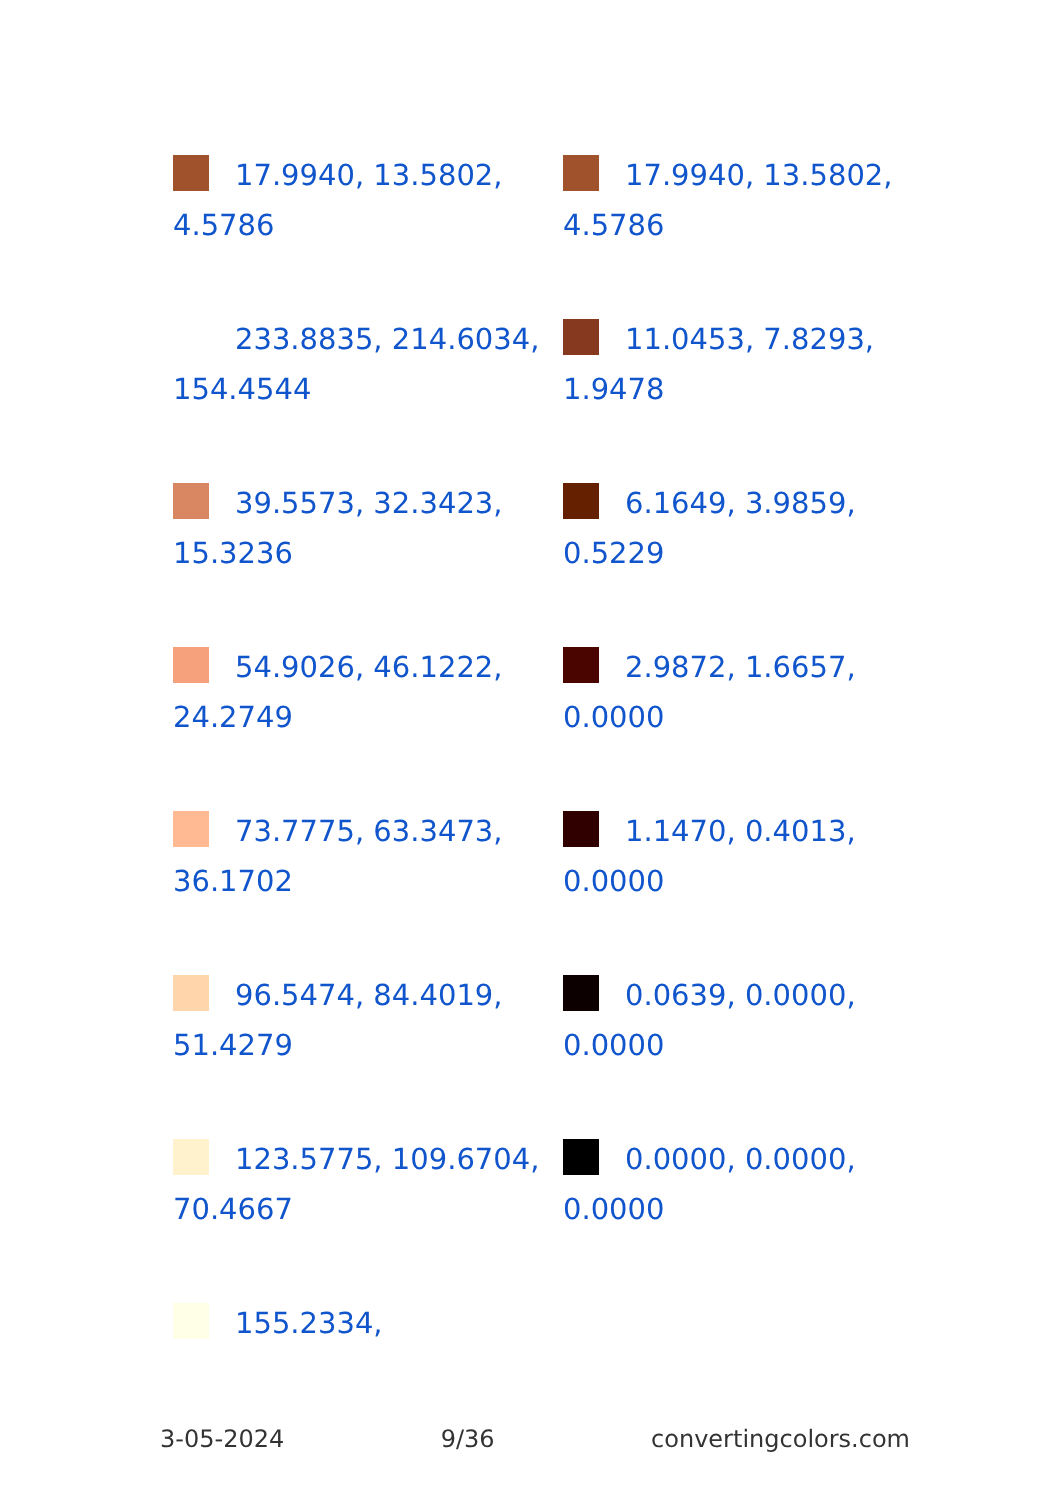17.9940, 13.5802, 4.5786
17.9940, 13.5802, 4.5786
233.8835, 214.6034, 154.4544
11.0453, 7.8293, 1.9478
39.5573, 32.3423, 15.3236
6.1649, 3.9859, 0.5229
54.9026, 46.1222, 24.2749
2.9872, 1.6657, 0.0000
73.7775, 63.3473, 36.1702
1.1470, 0.4013, 0.0000
96.5474, 84.4019, 51.4279
0.0639, 0.0000, 0.0000
123.5775, 109.6704, 70.4667
0.0000, 0.0000, 0.0000
155.2334,
3-05-2024 9/36 convertingcolors.com